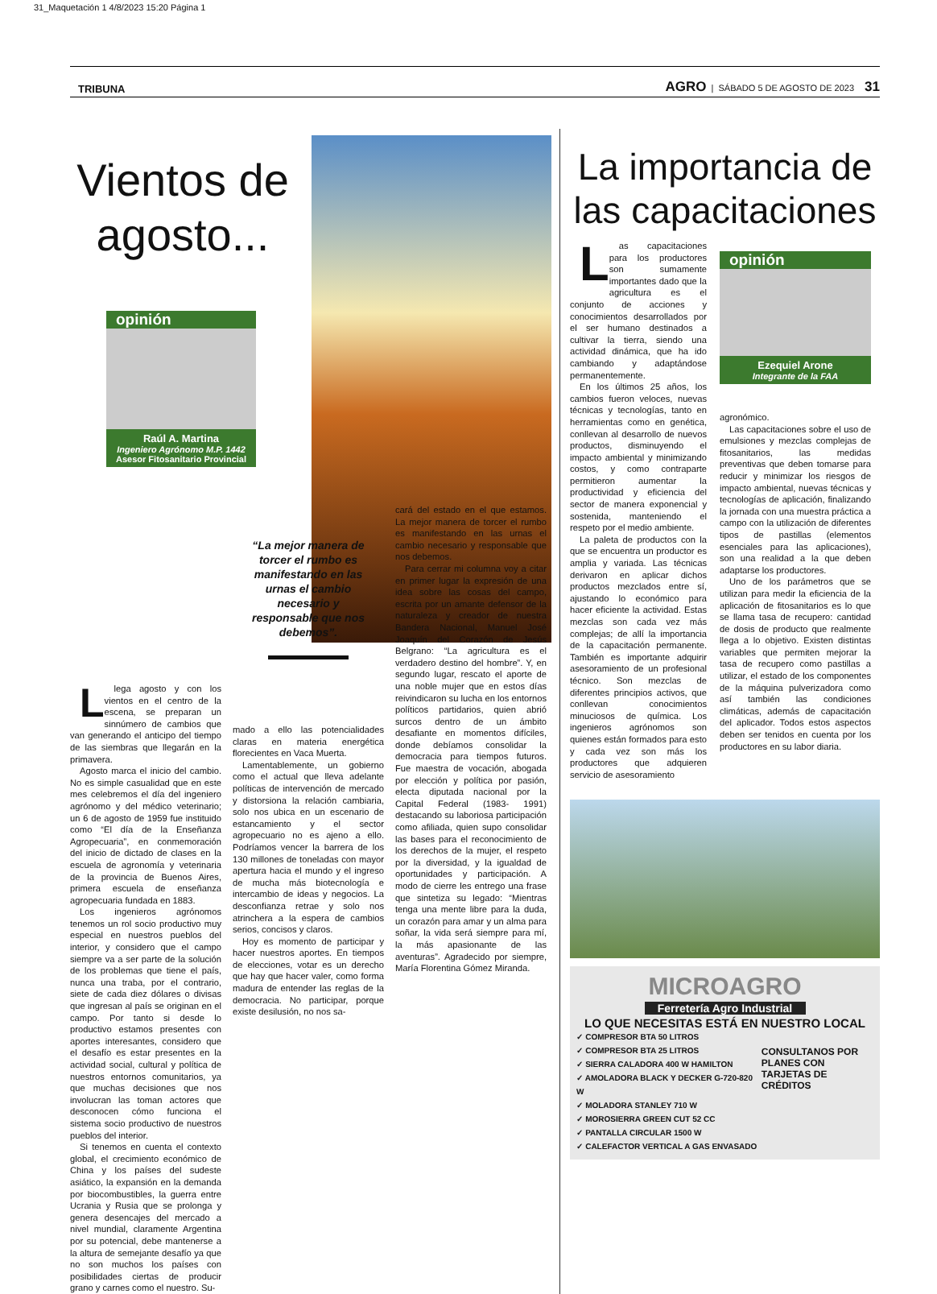31_Maquetación 1 4/8/2023 15:20 Página 1
TRIBUNA AGRO | SÁBADO 5 DE AGOSTO DE 2023 31
Vientos de agosto...
opinión
Raúl A. Martina
Ingeniero Agrónomo M.P. 1442
Asesor Fitosanitario Provincial
Llega agosto y con los vientos en el centro de la escena, se preparan un sinnúmero de cambios que van generando el anticipo del tiempo de las siembras que llegarán en la primavera.
Agosto marca el inicio del cambio. No es simple casualidad que en este mes celebremos el día del ingeniero agrónomo y del médico veterinario; un 6 de agosto de 1959 fue instituido como “El día de la Enseñanza Agropecuaria”, en conmemoración del inicio de dictado de clases en la escuela de agronomía y veterinaria de la provincia de Buenos Aires, primera escuela de enseñanza agropecuaria fundada en 1883.
Los ingenieros agrónomos tenemos un rol socio productivo muy especial en nuestros pueblos del interior, y considero que el campo siempre va a ser parte de la solución de los problemas que tiene el país, nunca una traba, por el contrario, siete de cada diez dólares o divisas que ingresan al país se originan en el campo. Por tanto si desde lo productivo estamos presentes con aportes interesantes, considero que el desafío es estar presentes en la actividad social, cultural y política de nuestros entornos comunitarios, ya que muchas decisiones que nos involucran las toman actores que desconocen cómo funciona el sistema socio productivo de nuestros pueblos del interior.
Si tenemos en cuenta el contexto global, el crecimiento económico de China y los países del sudeste asiático, la expansión en la demanda por biocombustibles, la guerra entre Ucrania y Rusia que se prolonga y genera desencajes del mercado a nivel mundial, claramente Argentina por su potencial, debe mantenerse a la altura de semejante desafío ya que no son muchos los países con posibilidades ciertas de producir grano y carnes como el nuestro. Su-
“La mejor manera de torcer el rumbo es manifestando en las urnas el cambio necesario y responsable que nos debemos”.
mado a ello las potencialidades claras en materia energética florecientes en Vaca Muerta.
Lamentablemente, un gobierno como el actual que lleva adelante políticas de intervención de mercado y distorsiona la relación cambiaria, solo nos ubica en un escenario de estancamiento y el sector agropecuario no es ajeno a ello. Podríamos vencer la barrera de los 130 millones de toneladas con mayor apertura hacia el mundo y el ingreso de mucha más biotecnología e intercambio de ideas y negocios. La desconfianza retrae y solo nos atrinchera a la espera de cambios serios, concisos y claros.
Hoy es momento de participar y hacer nuestros aportes. En tiempos de elecciones, votar es un derecho que hay que hacer valer, como forma madura de entender las reglas de la democracia. No participar, porque existe desilusión, no nos sa-
cará del estado en el que estamos. La mejor manera de torcer el rumbo es manifestando en las urnas el cambio necesario y responsable que nos debemos.
Para cerrar mi columna voy a citar en primer lugar la expresión de una idea sobre las cosas del campo, escrita por un amante defensor de la naturaleza y creador de nuestra Bandera Nacional, Manuel José Joaquín del Corazón de Jesús Belgrano: “La agricultura es el verdadero destino del hombre”. Y, en segundo lugar, rescato el aporte de una noble mujer que en estos días reivindicaron su lucha en los entornos políticos partidarios, quien abrió surcos dentro de un ámbito desafiante en momentos difíciles, donde debíamos consolidar la democracia para tiempos futuros. Fue maestra de vocación, abogada por elección y política por pasión, electa diputada nacional por la Capital Federal (1983- 1991) destacando su laboriosa participación como afiliada, quien supo consolidar las bases para el reconocimiento de los derechos de la mujer, el respeto por la diversidad, y la igualdad de oportunidades y participación. A modo de cierre les entrego una frase que sintetiza su legado: “Mientras tenga una mente libre para la duda, un corazón para amar y un alma para soñar, la vida será siempre para mí, la más apasionante de las aventuras”. Agradecido por siempre, María Florentina Gómez Miranda.
La importancia de las capacitaciones
Las capacitaciones para los productores son sumamente importantes dado que la agricultura es el conjunto de acciones y conocimientos desarrollados por el ser humano destinados a cultivar la tierra, siendo una actividad dinámica, que ha ido cambiando y adaptándose permanentemente.
En los últimos 25 años, los cambios fueron veloces, nuevas técnicas y tecnologías, tanto en herramientas como en genética, conllevan al desarrollo de nuevos productos, disminuyendo el impacto ambiental y minimizando costos, y como contraparte permitieron aumentar la productividad y eficiencia del sector de manera exponencial y sostenida, manteniendo el respeto por el medio ambiente.
La paleta de productos con la que se encuentra un productor es amplia y variada. Las técnicas derivaron en aplicar dichos productos mezclados entre sí, ajustando lo económico para hacer eficiente la actividad. Estas mezclas son cada vez más complejas; de allí la importancia de la capacitación permanente. También es importante adquirir asesoramiento de un profesional técnico. Son mezclas de diferentes principios activos, que conllevan conocimientos minuciosos de química. Los ingenieros agrónomos son quienes están formados para esto y cada vez son más los productores que adquieren servicio de asesoramiento
opinión
Ezequiel Arone
Integrante de la FAA
agronómico.
Las capacitaciones sobre el uso de emulsiones y mezclas complejas de fitosanitarios, las medidas preventivas que deben tomarse para reducir y minimizar los riesgos de impacto ambiental, nuevas técnicas y tecnologías de aplicación, finalizando la jornada con una muestra práctica a campo con la utilización de diferentes tipos de pastillas (elementos esenciales para las aplicaciones), son una realidad a la que deben adaptarse los productores.
Uno de los parámetros que se utilizan para medir la eficiencia de la aplicación de fitosanitarios es lo que se llama tasa de recupero: cantidad de dosis de producto que realmente llega a lo objetivo. Existen distintas variables que permiten mejorar la tasa de recupero como pastillas a utilizar, el estado de los componentes de la máquina pulverizadora como así también las condiciones climáticas, además de capacitación del aplicador. Todos estos aspectos deben ser tenidos en cuenta por los productores en su labor diaria.
MICROAGRO
Ferretería Agro Industrial
LO QUE NECESITAS ESTÁ EN NUESTRO LOCAL
✓ COMPRESOR BTA 50 LITROS
✓ COMPRESOR BTA 25 LITROS
✓ SIERRA CALADORA 400 W HAMILTON
✓ AMOLADORA BLACK Y DECKER G-720-820 W
✓ MOLADORA STANLEY 710 W
✓ MOROSIERRA GREEN CUT 52 CC
✓ PANTALLA CIRCULAR 1500 W
✓ CALEFACTOR VERTICAL A GAS ENVASADO
CONSULTANOS POR PLANES CON TARJETAS DE CRÉDITOS